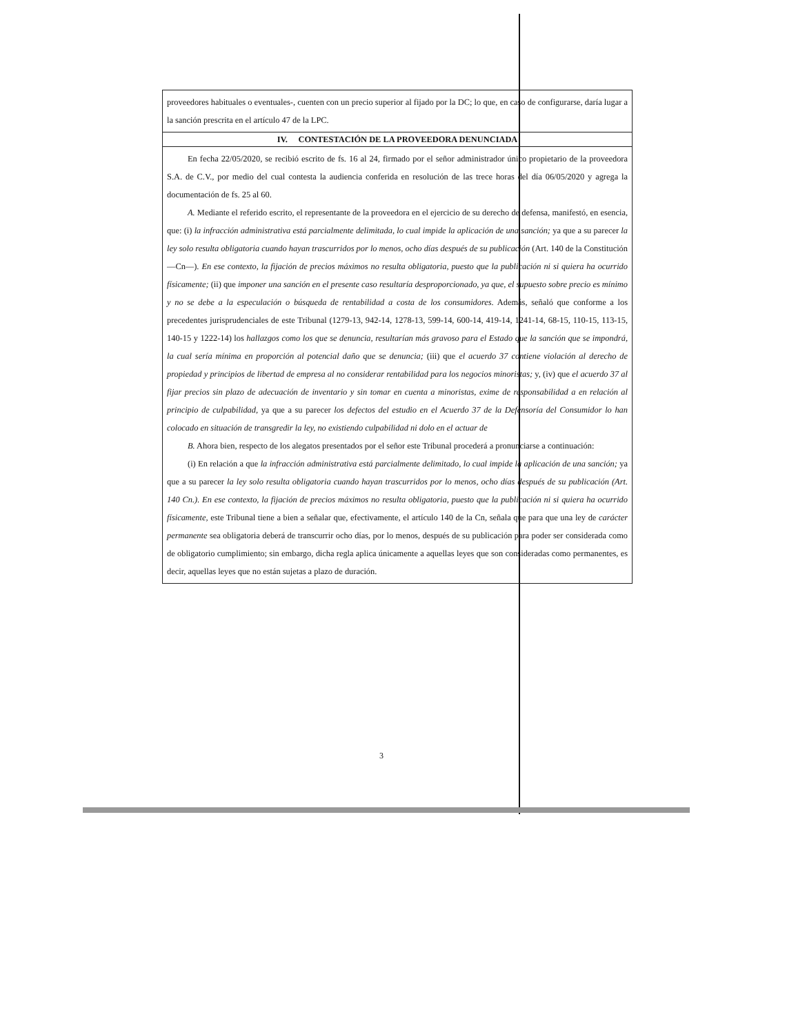proveedores habituales o eventuales-, cuenten con un precio superior al fijado por la DC; lo que, en caso de configurarse, daría lugar a la sanción prescrita en el artículo 47 de la LPC.
IV. CONTESTACIÓN DE LA PROVEEDORA DENUNCIADA
En fecha 22/05/2020, se recibió escrito de fs. 16 al 24, firmado por el señor administrador único propietario de la proveedora S.A. de C.V., por medio del cual contesta la audiencia conferida en resolución de las trece horas del día 06/05/2020 y agrega la documentación de fs. 25 al 60.
A. Mediante el referido escrito, el representante de la proveedora en el ejercicio de su derecho de defensa, manifestó, en esencia, que: (i) la infracción administrativa está parcialmente delimitada, lo cual impide la aplicación de una sanción; ya que a su parecer la ley solo resulta obligatoria cuando hayan trascurridos por lo menos, ocho días después de su publicación (Art. 140 de la Constitución —Cn—). En ese contexto, la fijación de precios máximos no resulta obligatoria, puesto que la publicación ni si quiera ha ocurrido físicamente; (ii) que imponer una sanción en el presente caso resultaría desproporcionado, ya que, el supuesto sobre precio es mínimo y no se debe a la especulación o búsqueda de rentabilidad a costa de los consumidores. Además, señaló que conforme a los precedentes jurisprudenciales de este Tribunal (1279-13, 942-14, 1278-13, 599-14, 600-14, 419-14, 1241-14, 68-15, 110-15, 113-15, 140-15 y 1222-14) los hallazgos como los que se denuncia, resultarían más gravoso para el Estado que la sanción que se impondrá, la cual sería mínima en proporción al potencial daño que se denuncia; (iii) que el acuerdo 37 contiene violación al derecho de propiedad y principios de libertad de empresa al no considerar rentabilidad para los negocios minoristas; y, (iv) que el acuerdo 37 al fijar precios sin plazo de adecuación de inventario y sin tomar en cuenta a minoristas, exime de responsabilidad a en relación al principio de culpabilidad, ya que a su parecer los defectos del estudio en el Acuerdo 37 de la Defensoría del Consumidor lo han colocado en situación de transgredir la ley, no existiendo culpabilidad ni dolo en el actuar de
B. Ahora bien, respecto de los alegatos presentados por el señor este Tribunal procederá a pronunciarse a continuación:
(i) En relación a que la infracción administrativa está parcialmente delimitado, lo cual impide la aplicación de una sanción; ya que a su parecer la ley solo resulta obligatoria cuando hayan trascurridos por lo menos, ocho días después de su publicación (Art. 140 Cn.). En ese contexto, la fijación de precios máximos no resulta obligatoria, puesto que la publicación ni si quiera ha ocurrido físicamente, este Tribunal tiene a bien a señalar que, efectivamente, el artículo 140 de la Cn, señala que para que una ley de carácter permanente sea obligatoria deberá de transcurrir ocho días, por lo menos, después de su publicación para poder ser considerada como de obligatorio cumplimiento; sin embargo, dicha regla aplica únicamente a aquellas leyes que son consideradas como permanentes, es decir, aquellas leyes que no están sujetas a plazo de duración.
3